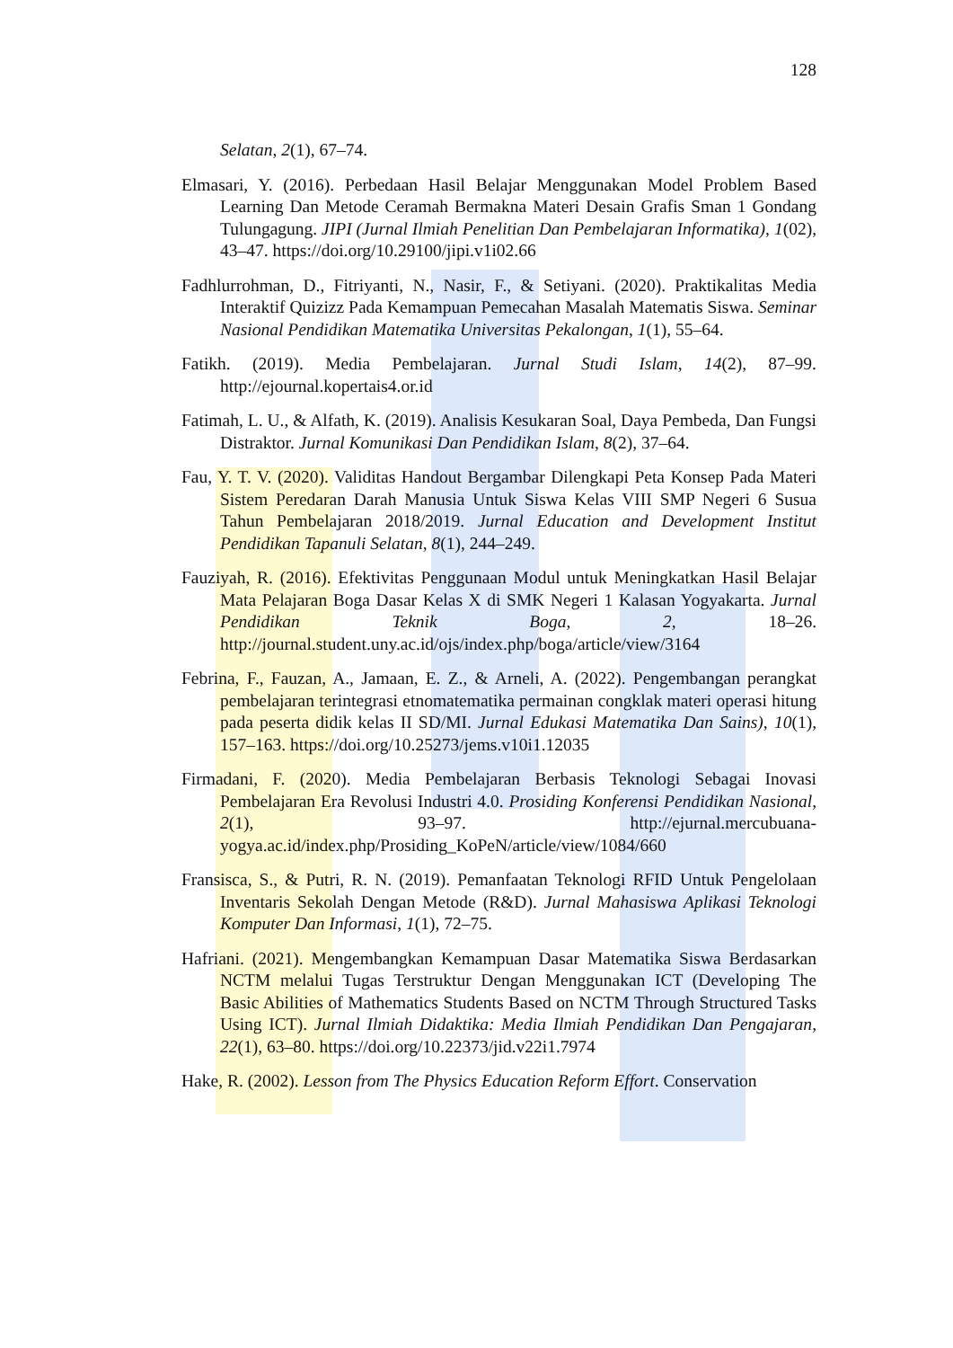128
Selatan, 2(1), 67–74.
Elmasari, Y. (2016). Perbedaan Hasil Belajar Menggunakan Model Problem Based Learning Dan Metode Ceramah Bermakna Materi Desain Grafis Sman 1 Gondang Tulungagung. JIPI (Jurnal Ilmiah Penelitian Dan Pembelajaran Informatika), 1(02), 43–47. https://doi.org/10.29100/jipi.v1i02.66
Fadhlurrohman, D., Fitriyanti, N., Nasir, F., & Setiyani. (2020). Praktikalitas Media Interaktif Quizizz Pada Kemampuan Pemecahan Masalah Matematis Siswa. Seminar Nasional Pendidikan Matematika Universitas Pekalongan, 1(1), 55–64.
Fatikh. (2019). Media Pembelajaran. Jurnal Studi Islam, 14(2), 87–99. http://ejournal.kopertais4.or.id
Fatimah, L. U., & Alfath, K. (2019). Analisis Kesukaran Soal, Daya Pembeda, Dan Fungsi Distraktor. Jurnal Komunikasi Dan Pendidikan Islam, 8(2), 37–64.
Fau, Y. T. V. (2020). Validitas Handout Bergambar Dilengkapi Peta Konsep Pada Materi Sistem Peredaran Darah Manusia Untuk Siswa Kelas VIII SMP Negeri 6 Susua Tahun Pembelajaran 2018/2019. Jurnal Education and Development Institut Pendidikan Tapanuli Selatan, 8(1), 244–249.
Fauziyah, R. (2016). Efektivitas Penggunaan Modul untuk Meningkatkan Hasil Belajar Mata Pelajaran Boga Dasar Kelas X di SMK Negeri 1 Kalasan Yogyakarta. Jurnal Pendidikan Teknik Boga, 2, 18–26. http://journal.student.uny.ac.id/ojs/index.php/boga/article/view/3164
Febrina, F., Fauzan, A., Jamaan, E. Z., & Arneli, A. (2022). Pengembangan perangkat pembelajaran terintegrasi etnomatematika permainan congklak materi operasi hitung pada peserta didik kelas II SD/MI. Jurnal Edukasi Matematika Dan Sains), 10(1), 157–163. https://doi.org/10.25273/jems.v10i1.12035
Firmadani, F. (2020). Media Pembelajaran Berbasis Teknologi Sebagai Inovasi Pembelajaran Era Revolusi Industri 4.0. Prosiding Konferensi Pendidikan Nasional, 2(1), 93–97. http://ejurnal.mercubuana-yogya.ac.id/index.php/Prosiding_KoPeN/article/view/1084/660
Fransisca, S., & Putri, R. N. (2019). Pemanfaatan Teknologi RFID Untuk Pengelolaan Inventaris Sekolah Dengan Metode (R&D). Jurnal Mahasiswa Aplikasi Teknologi Komputer Dan Informasi, 1(1), 72–75.
Hafriani. (2021). Mengembangkan Kemampuan Dasar Matematika Siswa Berdasarkan NCTM melalui Tugas Terstruktur Dengan Menggunakan ICT (Developing The Basic Abilities of Mathematics Students Based on NCTM Through Structured Tasks Using ICT). Jurnal Ilmiah Didaktika: Media Ilmiah Pendidikan Dan Pengajaran, 22(1), 63–80. https://doi.org/10.22373/jid.v22i1.7974
Hake, R. (2002). Lesson from The Physics Education Reform Effort. Conservation